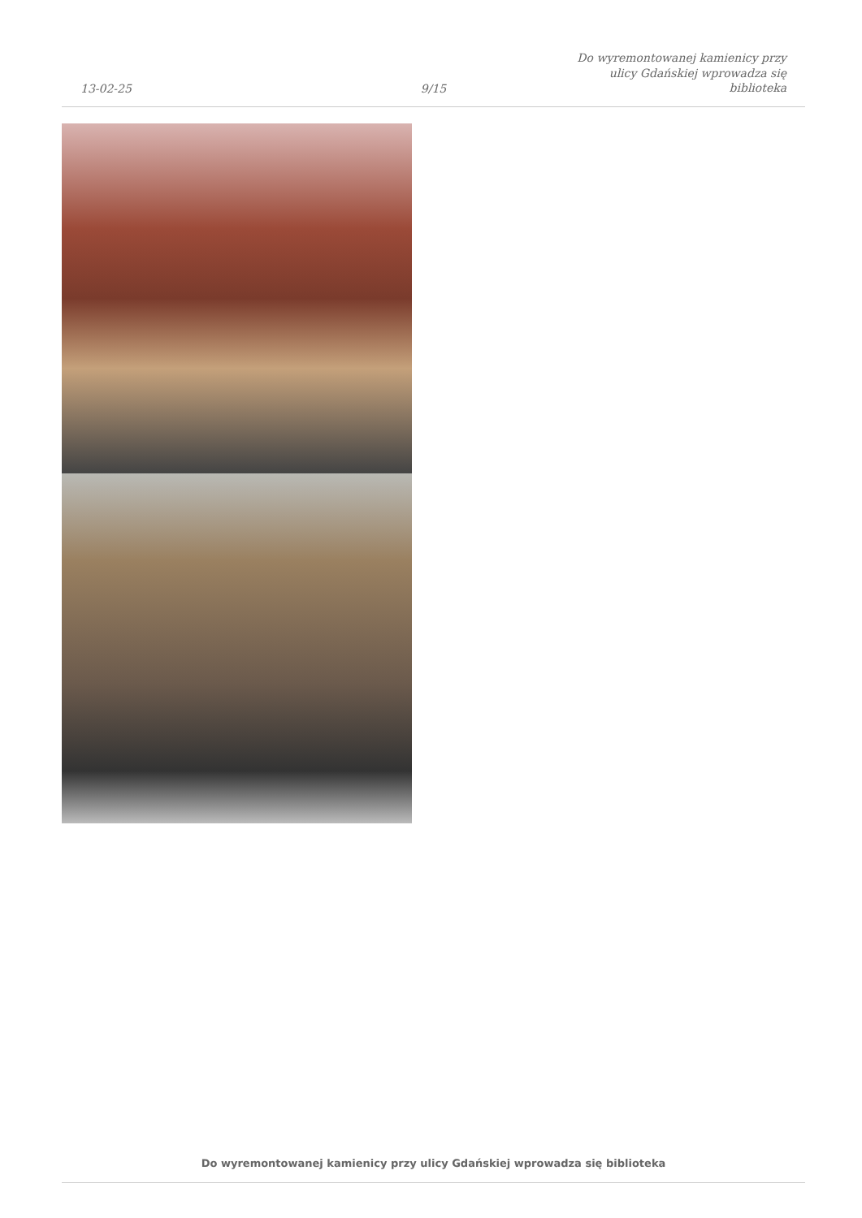13-02-25
9/15
Do wyremontowanej kamienicy przy ulicy Gdańskiej wprowadza się biblioteka
Do wyremontowanej kamienicy przy ulicy Gdańskiej wprowadza się biblioteka